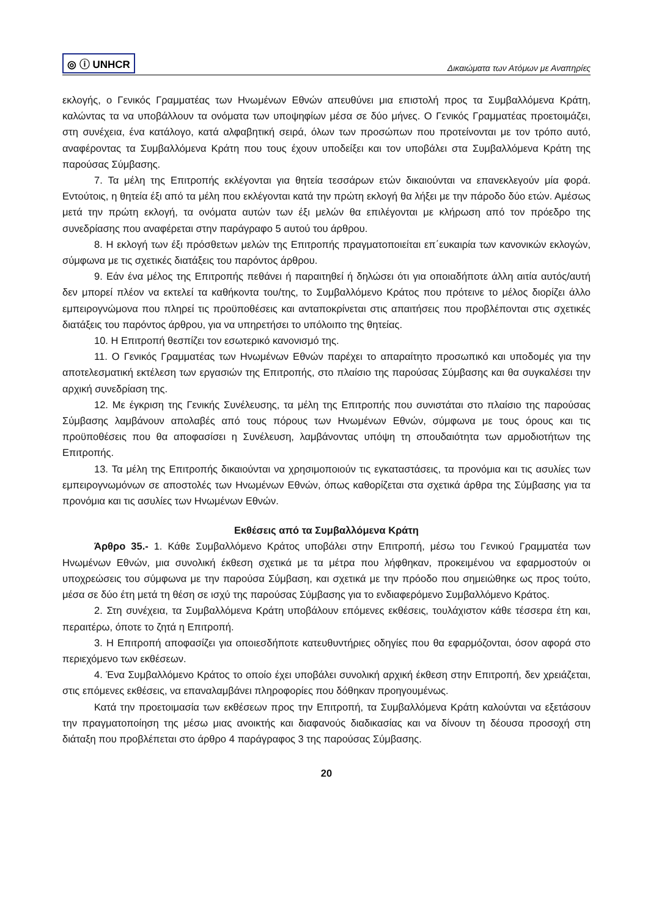◎ ⓘ UNHCR
Δικαιώματα των Ατόμων με Αναπηρίες
εκλογής, ο Γενικός Γραμματέας των Ηνωμένων Εθνών απευθύνει μια επιστολή προς τα Συμβαλλόμενα Κράτη, καλώντας τα να υποβάλλουν τα ονόματα των υποψηφίων μέσα σε δύο μήνες. Ο Γενικός Γραμματέας προετοιμάζει, στη συνέχεια, ένα κατάλογο, κατά αλφαβητική σειρά, όλων των προσώπων που προτείνονται με τον τρόπο αυτό, αναφέροντας τα Συμβαλλόμενα Κράτη που τους έχουν υποδείξει και τον υποβάλει στα Συμβαλλόμενα Κράτη της παρούσας Σύμβασης.
7. Τα μέλη της Επιτροπής εκλέγονται για θητεία τεσσάρων ετών δικαιούνται να επανεκλεγούν μία φορά. Εντούτοις, η θητεία έξι από τα μέλη που εκλέγονται κατά την πρώτη εκλογή θα λήξει με την πάροδο δύο ετών. Αμέσως μετά την πρώτη εκλογή, τα ονόματα αυτών των έξι μελών θα επιλέγονται με κλήρωση από τον πρόεδρο της συνεδρίασης που αναφέρεται στην παράγραφο 5 αυτού του άρθρου.
8. Η εκλογή των έξι πρόσθετων μελών της Επιτροπής πραγματοποιείται επ΄ευκαιρία των κανονικών εκλογών, σύμφωνα με τις σχετικές διατάξεις του παρόντος άρθρου.
9. Εάν ένα μέλος της Επιτροπής πεθάνει ή παραιτηθεί ή δηλώσει ότι για οποιαδήποτε άλλη αιτία αυτός/αυτή δεν μπορεί πλέον να εκτελεί τα καθήκοντα του/της, το Συμβαλλόμενο Κράτος που πρότεινε το μέλος διορίζει άλλο εμπειρογνώμονα που πληρεί τις προϋποθέσεις και ανταποκρίνεται στις απαιτήσεις που προβλέπονται στις σχετικές διατάξεις του παρόντος άρθρου, για να υπηρετήσει το υπόλοιπο της θητείας.
10. Η Επιτροπή θεσπίζει τον εσωτερικό κανονισμό της.
11. Ο Γενικός Γραμματέας των Ηνωμένων Εθνών παρέχει το απαραίτητο προσωπικό και υποδομές για την αποτελεσματική εκτέλεση των εργασιών της Επιτροπής, στο πλαίσιο της παρούσας Σύμβασης και θα συγκαλέσει την αρχική συνεδρίαση της.
12. Με έγκριση της Γενικής Συνέλευσης, τα μέλη της Επιτροπής που συνιστάται στο πλαίσιο της παρούσας Σύμβασης λαμβάνουν απολαβές από τους πόρους των Ηνωμένων Εθνών, σύμφωνα με τους όρους και τις προϋποθέσεις που θα αποφασίσει η Συνέλευση, λαμβάνοντας υπόψη τη σπουδαιότητα των αρμοδιοτήτων της Επιτροπής.
13. Τα μέλη της Επιτροπής δικαιούνται να χρησιμοποιούν τις εγκαταστάσεις, τα προνόμια και τις ασυλίες των εμπειρογνωμόνων σε αποστολές των Ηνωμένων Εθνών, όπως καθορίζεται στα σχετικά άρθρα της Σύμβασης για τα προνόμια και τις ασυλίες των Ηνωμένων Εθνών.
Εκθέσεις από τα Συμβαλλόμενα Κράτη
Άρθρο 35.- 1. Κάθε Συμβαλλόμενο Κράτος υποβάλει στην Επιτροπή, μέσω του Γενικού Γραμματέα των Ηνωμένων Εθνών, μια συνολική έκθεση σχετικά με τα μέτρα που λήφθηκαν, προκειμένου να εφαρμοστούν οι υποχρεώσεις του σύμφωνα με την παρούσα Σύμβαση, και σχετικά με την πρόοδο που σημειώθηκε ως προς τούτο, μέσα σε δύο έτη μετά τη θέση σε ισχύ της παρούσας Σύμβασης για το ενδιαφερόμενο Συμβαλλόμενο Κράτος.
2. Στη συνέχεια, τα Συμβαλλόμενα Κράτη υποβάλουν επόμενες εκθέσεις, τουλάχιστον κάθε τέσσερα έτη και, περαιτέρω, όποτε το ζητά η Επιτροπή.
3. Η Επιτροπή αποφασίζει για οποιεσδήποτε κατευθυντήριες οδηγίες που θα εφαρμόζονται, όσον αφορά στο περιεχόμενο των εκθέσεων.
4. Ένα Συμβαλλόμενο Κράτος το οποίο έχει υποβάλει συνολική αρχική έκθεση στην Επιτροπή, δεν χρειάζεται, στις επόμενες εκθέσεις, να επαναλαμβάνει πληροφορίες που δόθηκαν προηγουμένως.
Κατά την προετοιμασία των εκθέσεων προς την Επιτροπή, τα Συμβαλλόμενα Κράτη καλούνται να εξετάσουν την πραγματοποίηση της μέσω μιας ανοικτής και διαφανούς διαδικασίας και να δίνουν τη δέουσα προσοχή στη διάταξη που προβλέπεται στο άρθρο 4 παράγραφος 3 της παρούσας Σύμβασης.
20